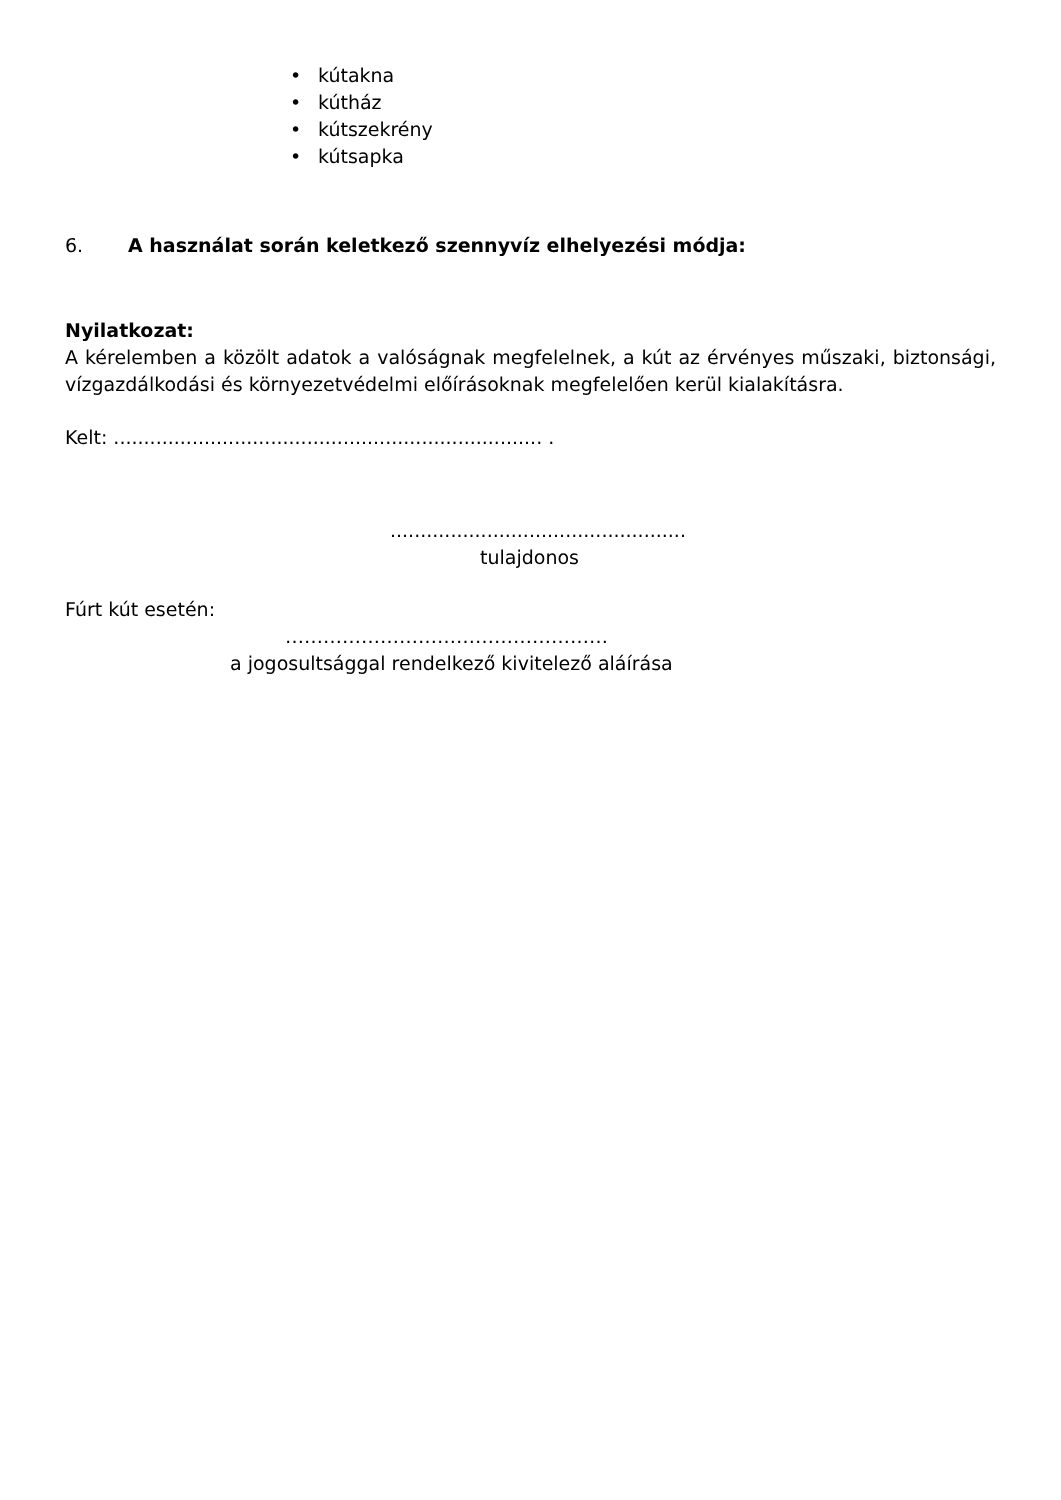• kútakna
• kútház
• kútszekrény
• kútsapka
6. A használat során keletkező szennyvíz elhelyezési módja:
Nyilatkozat:
A kérelemben a közölt adatok a valóságnak megfelelnek, a kút az érvényes műszaki, biztonsági, vízgazdálkodási és környezetvédelmi előírásoknak megfelelően kerül kialakításra.
Kelt: ....................................................................... .
.................................................
tulajdonos
Fúrt kút esetén:
……………………………………………
a jogosultsággal rendelkező kivitelező aláírása